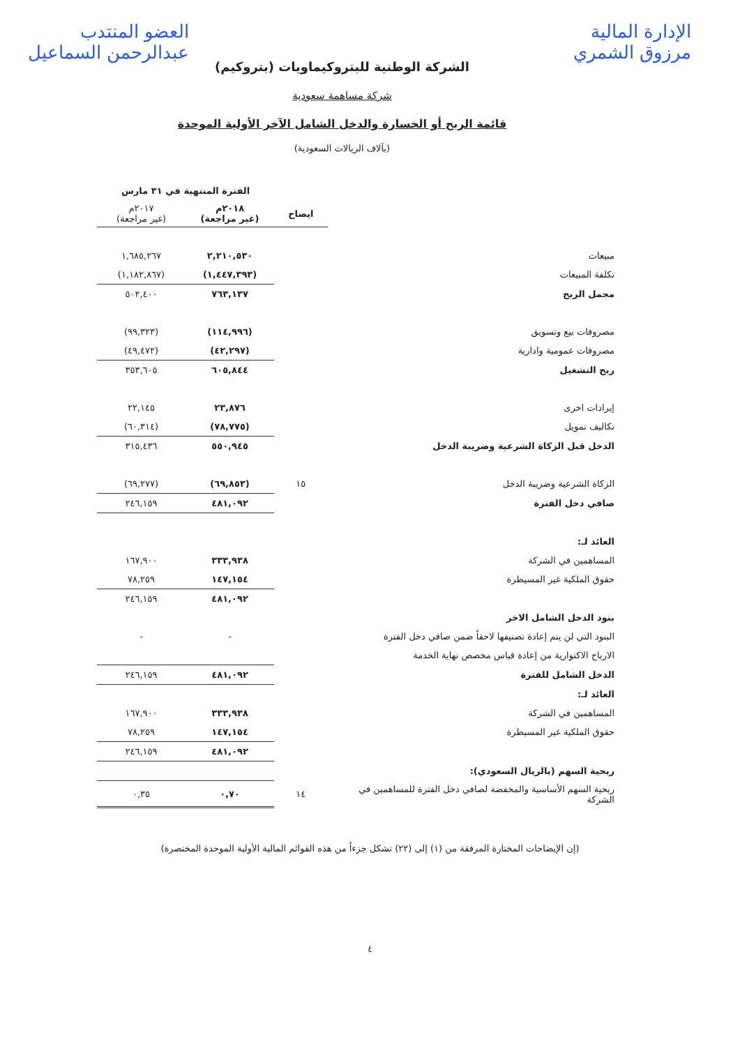الإدارة المالية
مرزوق الشمري
العضو المنتدب
عبدالرحمن السماعيل
الشركة الوطنية للبتروكيماويات (بتروكيم)
شركة مساهمة سعودية
قائمة الربح أو الخسارة والدخل الشامل الآخر الأولية الموحدة
(بآلاف الريالات السعودية)
| | | الفترة المنتهية في ٣١ مارس | |
| --- | --- | --- | --- |
| | ايضاح | ٢٠١٨م (غير مراجعة) | ٢٠١٧م (غير مراجعة) |
| مبيعات | | ٢,٢١٠,٥٣٠ | ١,٦٨٥,٢٦٧ |
| تكلفة المبيعات | | (١,٤٤٧,٣٩٣) | (١,١٨٢,٨٦٧) |
| مجمل الربح | | ٧٦٣,١٣٧ | ٥٠٢,٤٠٠ |
| مصروفات بيع وتسويق | | (١١٤,٩٩٦) | (٩٩,٣٢٣) |
| مصروفات عمومية وادارية | | (٤٢,٢٩٧) | (٤٩,٤٧٢) |
| ربح التشغيل | | ٦٠٥,٨٤٤ | ٣٥٣,٦٠٥ |
| إيرادات اخرى | | ٢٣,٨٧٦ | ٢٢,١٤٥ |
| تكاليف تمويل | | (٧٨,٧٧٥) | (٦٠,٣١٤) |
| الدخل قبل الزكاة الشرعية وضريبة الدخل | | ٥٥٠,٩٤٥ | ٣١٥,٤٣٦ |
| الزكاة الشرعية وضريبة الدخل | ١٥ | (٦٩,٨٥٣) | (٦٩,٢٧٧) |
| صافي دخل الفترة | | ٤٨١,٠٩٢ | ٢٤٦,١٥٩ |
| العائد لـ: | | | |
| المساهمين في الشركة | | ٣٣٣,٩٣٨ | ١٦٧,٩٠٠ |
| حقوق الملكية غير المسيطرة | | ١٤٧,١٥٤ | ٧٨,٢٥٩ |
| | | ٤٨١,٠٩٢ | ٢٤٦,١٥٩ |
| بنود الدخل الشامل الاخر | | | |
| البنود التي لن يتم إعادة تصنيفها لاحقاً ضمن صافي دخل الفترة | | - | - |
| الارباح الاكتوارية من إعادة قياس مخصص نهاية الخدمة | | | |
| الدخل الشامل للفترة | | ٤٨١,٠٩٢ | ٢٤٦,١٥٩ |
| العائد لـ: | | | |
| المساهمين في الشركة | | ٣٣٣,٩٣٨ | ١٦٧,٩٠٠ |
| حقوق الملكية غير المسيطرة | | ١٤٧,١٥٤ | ٧٨,٢٥٩ |
| | | ٤٨١,٠٩٢ | ٢٤٦,١٥٩ |
| ربحية السهم (بالريال السعودي): | | | |
| ربحية السهم الأساسية والمخفضة لصافي دخل الفترة للمساهمين في الشركة | ١٤ | ٠,٧٠ | ٠,٣٥ |
(إن الإيضاحات المختارة المرفقة من (١) إلى (٢٢) تشكل جزءاً من هذه القوائم المالية الأولية الموحدة المختصرة)
٤